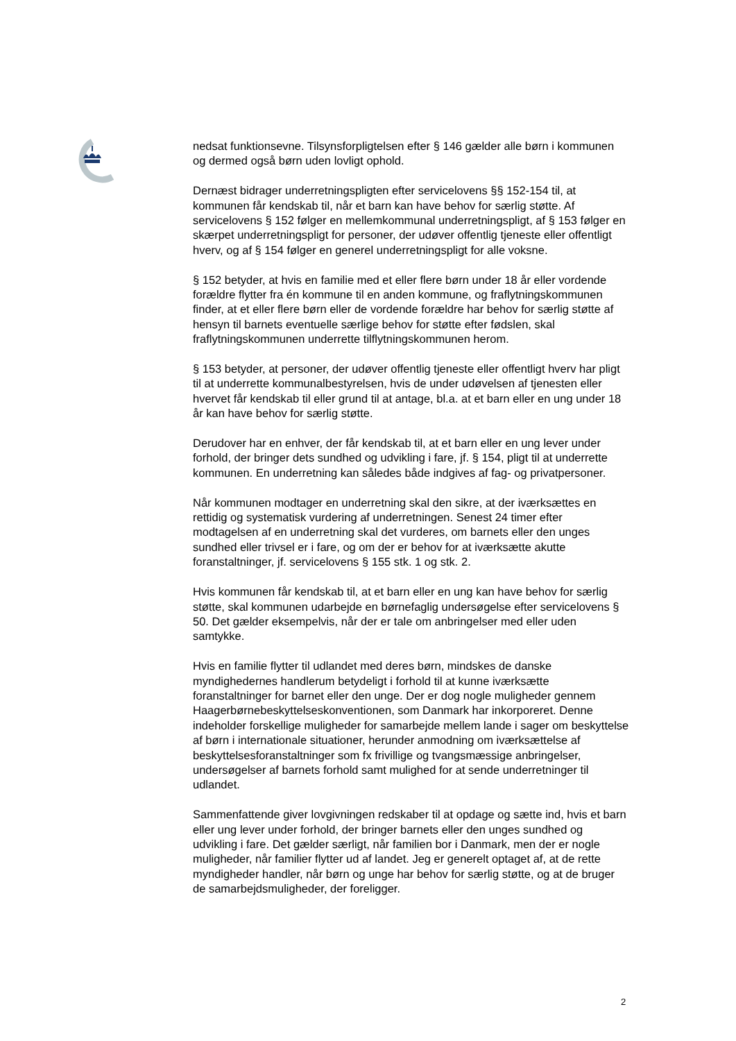nedsat funktionsevne. Tilsynsforpligtelsen efter § 146 gælder alle børn i kommunen og dermed også børn uden lovligt ophold.
Dernæst bidrager underretningspligten efter servicelovens §§ 152-154 til, at kommunen får kendskab til, når et barn kan have behov for særlig støtte. Af servicelovens § 152 følger en mellemkommunal underretningspligt, af § 153 følger en skærpet underretningspligt for personer, der udøver offentlig tjeneste eller offentligt hverv, og af § 154 følger en generel underretningspligt for alle voksne.
§ 152 betyder, at hvis en familie med et eller flere børn under 18 år eller vordende forældre flytter fra én kommune til en anden kommune, og fraflytningskommunen finder, at et eller flere børn eller de vordende forældre har behov for særlig støtte af hensyn til barnets eventuelle særlige behov for støtte efter fødslen, skal fraflytningskommunen underrette tilflytningskommunen herom.
§ 153 betyder, at personer, der udøver offentlig tjeneste eller offentligt hverv har pligt til at underrette kommunalbestyrelsen, hvis de under udøvelsen af tjenesten eller hvervet får kendskab til eller grund til at antage, bl.a. at et barn eller en ung under 18 år kan have behov for særlig støtte.
Derudover har en enhver, der får kendskab til, at et barn eller en ung lever under forhold, der bringer dets sundhed og udvikling i fare, jf. § 154, pligt til at underrette kommunen. En underretning kan således både indgives af fag- og privatpersoner.
Når kommunen modtager en underretning skal den sikre, at der iværksættes en rettidig og systematisk vurdering af underretningen. Senest 24 timer efter modtagelsen af en underretning skal det vurderes, om barnets eller den unges sundhed eller trivsel er i fare, og om der er behov for at iværksætte akutte foranstaltninger, jf. servicelovens § 155 stk. 1 og stk. 2.
Hvis kommunen får kendskab til, at et barn eller en ung kan have behov for særlig støtte, skal kommunen udarbejde en børnefaglig undersøgelse efter servicelovens § 50. Det gælder eksempelvis, når der er tale om anbringelser med eller uden samtykke.
Hvis en familie flytter til udlandet med deres børn, mindskes de danske myndighedernes handlerum betydeligt i forhold til at kunne iværksætte foranstaltninger for barnet eller den unge. Der er dog nogle muligheder gennem Haagerbørnebeskyttelseskonventionen, som Danmark har inkorporeret. Denne indeholder forskellige muligheder for samarbejde mellem lande i sager om beskyttelse af børn i internationale situationer, herunder anmodning om iværksættelse af beskyttelsesforanstaltninger som fx frivillige og tvangsmæssige anbringelser, undersøgelser af barnets forhold samt mulighed for at sende underretninger til udlandet.
Sammenfattende giver lovgivningen redskaber til at opdage og sætte ind, hvis et barn eller ung lever under forhold, der bringer barnets eller den unges sundhed og udvikling i fare. Det gælder særligt, når familien bor i Danmark, men der er nogle muligheder, når familier flytter ud af landet. Jeg er generelt optaget af, at de rette myndigheder handler, når børn og unge har behov for særlig støtte, og at de bruger de samarbejdsmuligheder, der foreligger.
2